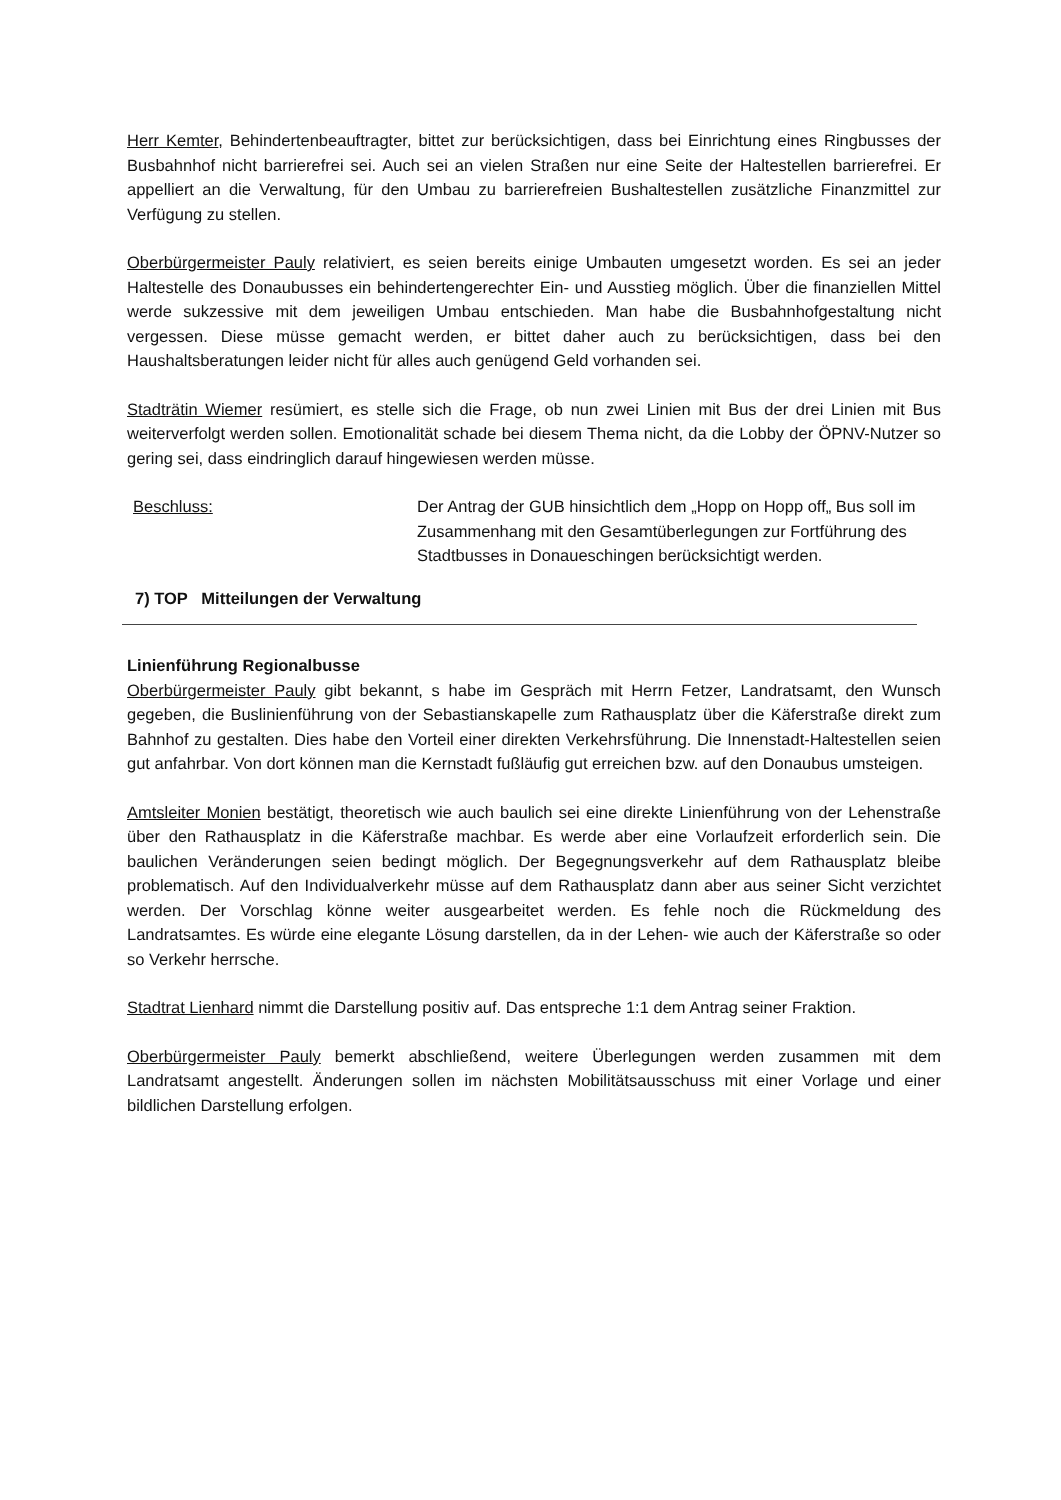Herr Kemter, Behindertenbeauftragter, bittet zur berücksichtigen, dass bei Einrichtung eines Ringbusses der Busbahnhof nicht barrierefrei sei. Auch sei an vielen Straßen nur eine Seite der Haltestellen barrierefrei. Er appelliert an die Verwaltung, für den Umbau zu barrierefreien Bushaltestellen zusätzliche Finanzmittel zur Verfügung zu stellen.
Oberbürgermeister Pauly relativiert, es seien bereits einige Umbauten umgesetzt worden. Es sei an jeder Haltestelle des Donaubusses ein behindertengerechter Ein- und Ausstieg möglich. Über die finanziellen Mittel werde sukzessive mit dem jeweiligen Umbau entschieden. Man habe die Busbahnhofgestaltung nicht vergessen. Diese müsse gemacht werden, er bittet daher auch zu berücksichtigen, dass bei den Haushaltsberatungen leider nicht für alles auch genügend Geld vorhanden sei.
Stadträtin Wiemer resümiert, es stelle sich die Frage, ob nun zwei Linien mit Bus der drei Linien mit Bus weiterverfolgt werden sollen. Emotionalität schade bei diesem Thema nicht, da die Lobby der ÖPNV-Nutzer so gering sei, dass eindringlich darauf hingewiesen werden müsse.
Beschluss: Der Antrag der GUB hinsichtlich dem „Hopp on Hopp off„ Bus soll im Zusammenhang mit den Gesamtüberlegungen zur Fortführung des Stadtbusses in Donaueschingen berücksichtigt werden.
7) TOP Mitteilungen der Verwaltung
Linienführung Regionalbusse
Oberbürgermeister Pauly gibt bekannt, s habe im Gespräch mit Herrn Fetzer, Landratsamt, den Wunsch gegeben, die Buslinienführung von der Sebastianskapelle zum Rathausplatz über die Käferstraße direkt zum Bahnhof zu gestalten. Dies habe den Vorteil einer direkten Verkehrsführung. Die Innenstadt-Haltestellen seien gut anfahrbar. Von dort können man die Kernstadt fußläufig gut erreichen bzw. auf den Donaubus umsteigen.
Amtsleiter Monien bestätigt, theoretisch wie auch baulich sei eine direkte Linienführung von der Lehenstraße über den Rathausplatz in die Käferstraße machbar. Es werde aber eine Vorlaufzeit erforderlich sein. Die baulichen Veränderungen seien bedingt möglich. Der Begegnungsverkehr auf dem Rathausplatz bleibe problematisch. Auf den Individualverkehr müsse auf dem Rathausplatz dann aber aus seiner Sicht verzichtet werden. Der Vorschlag könne weiter ausgearbeitet werden. Es fehle noch die Rückmeldung des Landratsamtes. Es würde eine elegante Lösung darstellen, da in der Lehen- wie auch der Käferstraße so oder so Verkehr herrsche.
Stadtrat Lienhard nimmt die Darstellung positiv auf. Das entspreche 1:1 dem Antrag seiner Fraktion.
Oberbürgermeister Pauly bemerkt abschließend, weitere Überlegungen werden zusammen mit dem Landratsamt angestellt. Änderungen sollen im nächsten Mobilitätsausschuss mit einer Vorlage und einer bildlichen Darstellung erfolgen.